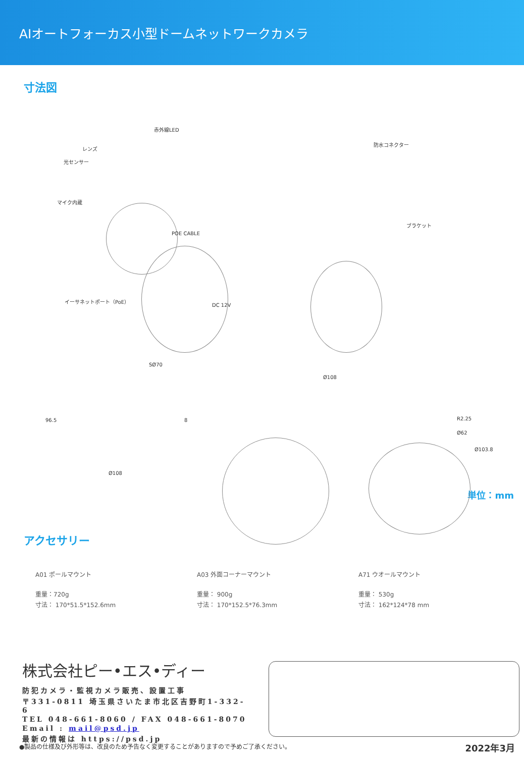AIオートフォーカス小型ドームネットワークカメラ
寸法図
赤外線LED
レンズ
光センサー
マイク内蔵
イーサネットポート（PoE）
DC 12V
POE CABLE
防水コネクター
ブラケット
SØ70
96.5 8
Ø108
Ø108
R2.25
Ø62
Ø103.8
単位：mm
アクセサリー
A01 ポールマウント
重量：720g
寸法： 170*51.5*152.6mm
A03 外面コーナーマウント
重量： 900g
寸法： 170*152.5*76.3mm
A71 ウオールマウント
重量： 530g
寸法： 162*124*78 mm
株式会社ピー•エス•ディー
防犯カメラ・監視カメラ販売、設置工事
〒331-0811 埼玉県さいたま市北区吉野町1-332-6
TEL 048-661-8060 / FAX 048-661-8070
Email : mail@psd.jp
最新の情報は https://psd.jp
●製品の仕様及び外形等は、改良のため予告なく変更することがありますので予めご了承ください。
2022年3月